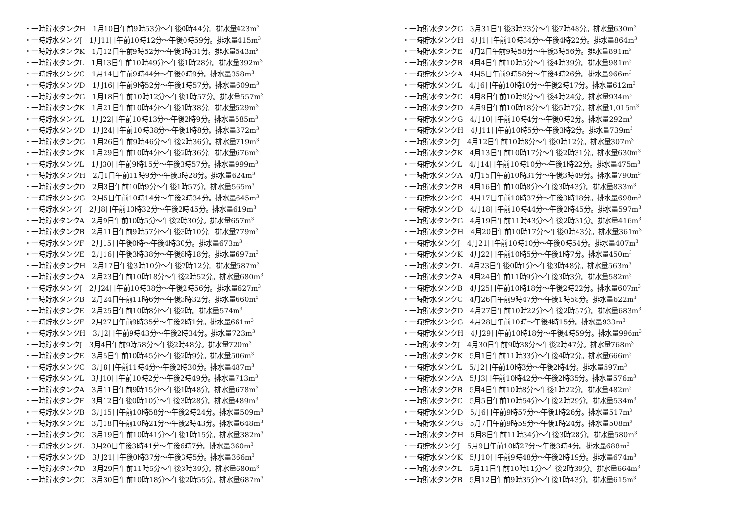・一時貯水タンクH　1月10日午前9時53分～午後0時44分。排水量423m<sup>3</sup>
・一時貯水タンクJ　1月11日午前10時12分～午後0時59分。排水量415m<sup>3</sup>
・一時貯水タンクK　1月12日午前9時52分～午後1時31分。排水量543m<sup>3</sup>
・一時貯水タンクL　1月13日午前10時49分～午後1時28分。排水量392m<sup>3</sup>
・一時貯水タンクC　1月14日午前9時44分～午後0時9分。排水量358m<sup>3</sup>
・一時貯水タンクD　1月16日午前9時52分～午後1時57分。排水量609m<sup>3</sup>
・一時貯水タンクG　1月18日午前10時12分～午後1時57分。排水量557m<sup>3</sup>
・一時貯水タンクK　1月21日午前10時4分～午後1時38分。排水量529m<sup>3</sup>
・一時貯水タンクL　1月22日午前10時13分～午後2時9分。排水量585m<sup>3</sup>
・一時貯水タンクD　1月24日午前10時38分～午後1時8分。排水量372m<sup>3</sup>
・一時貯水タンクG　1月26日午前9時46分～午後2時36分。排水量719m<sup>3</sup>
・一時貯水タンクK　1月29日午前10時4分～午後2時36分。排水量676m<sup>3</sup>
・一時貯水タンクL　1月30日午前9時15分～午後3時57分。排水量999m<sup>3</sup>
・一時貯水タンクH　2月1日午前11時9分～午後3時28分。排水量624m<sup>3</sup>
・一時貯水タンクD　2月3日午前10時9分～午後1時57分。排水量565m<sup>3</sup>
・一時貯水タンクG　2月5日午前10時14分～午後2時34分。排水量645m<sup>3</sup>
・一時貯水タンクJ　2月8日午前10時32分～午後2時45分。排水量619m<sup>3</sup>
・一時貯水タンクA　2月9日午前10時5分～午後2時30分。排水量657m<sup>3</sup>
・一時貯水タンクB　2月11日午前9時57分～午後3時10分。排水量779m<sup>3</sup>
・一時貯水タンクF　2月15日午後0時～午後4時30分。排水量673m<sup>3</sup>
・一時貯水タンクE　2月16日午後3時38分～午後8時18分。排水量697m<sup>3</sup>
・一時貯水タンクH　2月17日午後3時10分～午後7時12分。排水量587m<sup>3</sup>
・一時貯水タンクA　2月23日午前10時18分～午後2時52分。排水量680m<sup>3</sup>
・一時貯水タンクJ　2月24日午前10時38分～午後2時56分。排水量627m<sup>3</sup>
・一時貯水タンクB　2月24日午前11時6分～午後3時32分。排水量660m<sup>3</sup>
・一時貯水タンクE　2月25日午前10時8分～午後2時。排水量574m<sup>3</sup>
・一時貯水タンクF　2月27日午前9時35分～午後2時1分。排水量661m<sup>3</sup>
・一時貯水タンクH　3月2日午前9時43分～午後2時34分。排水量723m<sup>3</sup>
・一時貯水タンクJ　3月4日午前9時58分～午後2時48分。排水量720m<sup>3</sup>
・一時貯水タンクE　3月5日午前10時45分～午後2時9分。排水量506m<sup>3</sup>
・一時貯水タンクC　3月8日午前11時4分～午後2時30分。排水量487m<sup>3</sup>
・一時貯水タンクL　3月10日午前10時2分～午後2時49分。排水量713m<sup>3</sup>
・一時貯水タンクA　3月11日午前9時15分～午後1時48分。排水量678m<sup>3</sup>
・一時貯水タンクF　3月12日午後0時10分～午後3時28分。排水量489m<sup>3</sup>
・一時貯水タンクB　3月15日午前10時58分～午後2時24分。排水量509m<sup>3</sup>
・一時貯水タンクE　3月18日午前10時21分～午後2時43分。排水量648m<sup>3</sup>
・一時貯水タンクC　3月19日午前10時41分～午後1時15分。排水量382m<sup>3</sup>
・一時貯水タンクL　3月20日午後3時41分～午後6時7分。排水量360m<sup>3</sup>
・一時貯水タンクD　3月21日午後0時37分～午後3時5分。排水量366m<sup>3</sup>
・一時貯水タンクD　3月29日午前11時5分～午後3時39分。排水量680m<sup>3</sup>
・一時貯水タンクC　3月30日午前10時18分～午後2時55分。排水量687m<sup>3</sup>
・一時貯水タンクG　3月31日午後3時33分～午後7時48分。排水量630m<sup>3</sup>
・一時貯水タンクH　4月1日午前10時34分～午後4時22分。排水量864m<sup>3</sup>
・一時貯水タンクE　4月2日午前9時58分～午後3時56分。排水量891m<sup>3</sup>
・一時貯水タンクB　4月4日午前10時5分～午後4時39分。排水量981m<sup>3</sup>
・一時貯水タンクA　4月5日午前9時58分～午後4時26分。排水量966m<sup>3</sup>
・一時貯水タンクL　4月6日午前10時10分～午後2時17分。排水量612m<sup>3</sup>
・一時貯水タンクC　4月8日午前10時9分～午後4時24分。排水量934m<sup>3</sup>
・一時貯水タンクD　4月9日午前10時18分～午後5時7分。排水量1,015m<sup>3</sup>
・一時貯水タンクG　4月10日午前10時4分～午後0時2分。排水量292m<sup>3</sup>
・一時貯水タンクH　4月11日午前10時5分～午後3時2分。排水量739m<sup>3</sup>
・一時貯水タンクJ　4月12日午前10時8分～午後0時12分。排水量307m<sup>3</sup>
・一時貯水タンクK　4月13日午前10時17分～午後2時31分。排水量630m<sup>3</sup>
・一時貯水タンクL　4月14日午前10時10分～午後1時22分。排水量475m<sup>3</sup>
・一時貯水タンクA　4月15日午前10時31分～午後3時49分。排水量790m<sup>3</sup>
・一時貯水タンクB　4月16日午前10時8分～午後3時43分。排水量833m<sup>3</sup>
・一時貯水タンクC　4月17日午前10時37分～午後3時18分。排水量698m<sup>3</sup>
・一時貯水タンクD　4月18日午前10時44分～午後2時45分。排水量597m<sup>3</sup>
・一時貯水タンクG　4月19日午前11時43分～午後2時31分。排水量416m<sup>3</sup>
・一時貯水タンクH　4月20日午前10時17分～午後0時43分。排水量361m<sup>3</sup>
・一時貯水タンクJ　4月21日午前10時10分～午後0時54分。排水量407m<sup>3</sup>
・一時貯水タンクK　4月22日午前10時5分～午後1時7分。排水量450m<sup>3</sup>
・一時貯水タンクL　4月23日午後0時1分～午後3時48分。排水量563m<sup>3</sup>
・一時貯水タンクA　4月24日午前11時9分～午後3時3分。排水量582m<sup>3</sup>
・一時貯水タンクB　4月25日午前10時18分～午後2時22分。排水量607m<sup>3</sup>
・一時貯水タンクC　4月26日午前9時47分～午後1時58分。排水量622m<sup>3</sup>
・一時貯水タンクD　4月27日午前10時22分～午後2時57分。排水量683m<sup>3</sup>
・一時貯水タンクG　4月28日午前10時～午後4時15分。排水量933m<sup>3</sup>
・一時貯水タンクH　4月29日午前10時18分～午後4時59分。排水量996m<sup>3</sup>
・一時貯水タンクJ　4月30日午前9時38分～午後2時47分。排水量768m<sup>3</sup>
・一時貯水タンクK　5月1日午前11時33分～午後4時2分。排水量666m<sup>3</sup>
・一時貯水タンクL　5月2日午前10時3分～午後2時4分。排水量597m<sup>3</sup>
・一時貯水タンクA　5月3日午前10時42分～午後2時35分。排水量576m<sup>3</sup>
・一時貯水タンクB　5月4日午前10時8分～午後1時22分。排水量482m<sup>3</sup>
・一時貯水タンクC　5月5日午前10時54分～午後2時29分。排水量534m<sup>3</sup>
・一時貯水タンクD　5月6日午前9時57分～午後1時26分。排水量517m<sup>3</sup>
・一時貯水タンクG　5月7日午前9時59分～午後1時24分。排水量508m<sup>3</sup>
・一時貯水タンクH　5月8日午前11時34分～午後3時28分。排水量580m<sup>3</sup>
・一時貯水タンクJ　5月9日午前10時27分～午後3時4分。排水量688m<sup>3</sup>
・一時貯水タンクK　5月10日午前9時48分～午後2時19分。排水量674m<sup>3</sup>
・一時貯水タンクL　5月11日午前10時11分～午後2時39分。排水量664m<sup>3</sup>
・一時貯水タンクB　5月12日午前9時35分～午後1時43分。排水量615m<sup>3</sup>